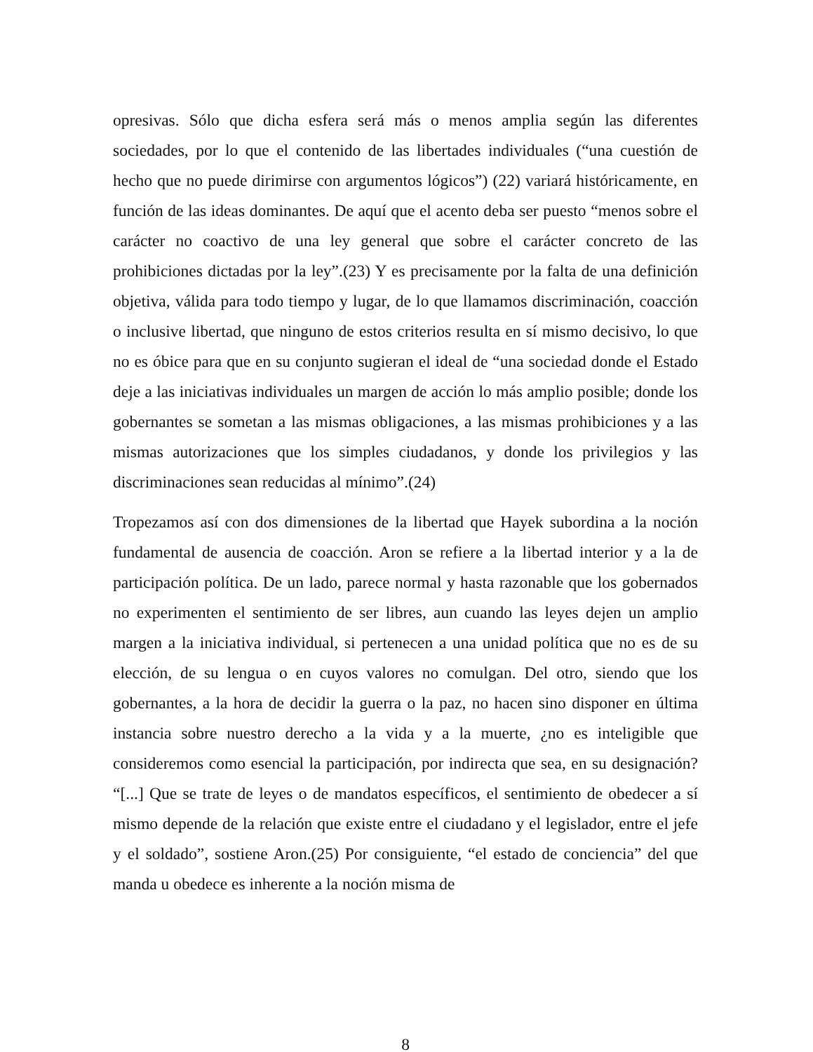opresivas. Sólo que dicha esfera será más o menos amplia según las diferentes sociedades, por lo que el contenido de las libertades individuales (“una cuestión de hecho que no puede dirimirse con argumentos lógicos”) (22) variará históricamente, en función de las ideas dominantes. De aquí que el acento deba ser puesto “menos sobre el carácter no coactivo de una ley general que sobre el carácter concreto de las prohibiciones dictadas por la ley”.(23) Y es precisamente por la falta de una definición objetiva, válida para todo tiempo y lugar, de lo que llamamos discriminación, coacción o inclusive libertad, que ninguno de estos criterios resulta en sí mismo decisivo, lo que no es óbice para que en su conjunto sugieran el ideal de “una sociedad donde el Estado deje a las iniciativas individuales un margen de acción lo más amplio posible; donde los gobernantes se sometan a las mismas obligaciones, a las mismas prohibiciones y a las mismas autorizaciones que los simples ciudadanos, y donde los privilegios y las discriminaciones sean reducidas al mínimo”.(24)
Tropezamos así con dos dimensiones de la libertad que Hayek subordina a la noción fundamental de ausencia de coacción. Aron se refiere a la libertad interior y a la de participación política. De un lado, parece normal y hasta razonable que los gobernados no experimenten el sentimiento de ser libres, aun cuando las leyes dejen un amplio margen a la iniciativa individual, si pertenecen a una unidad política que no es de su elección, de su lengua o en cuyos valores no comulgan. Del otro, siendo que los gobernantes, a la hora de decidir la guerra o la paz, no hacen sino disponer en última instancia sobre nuestro derecho a la vida y a la muerte, ¿no es inteligible que consideremos como esencial la participación, por indirecta que sea, en su designación? “[...] Que se trate de leyes o de mandatos específicos, el sentimiento de obedecer a sí mismo depende de la relación que existe entre el ciudadano y el legislador, entre el jefe y el soldado”, sostiene Aron.(25) Por consiguiente, “el estado de conciencia” del que manda u obedece es inherente a la noción misma de
8